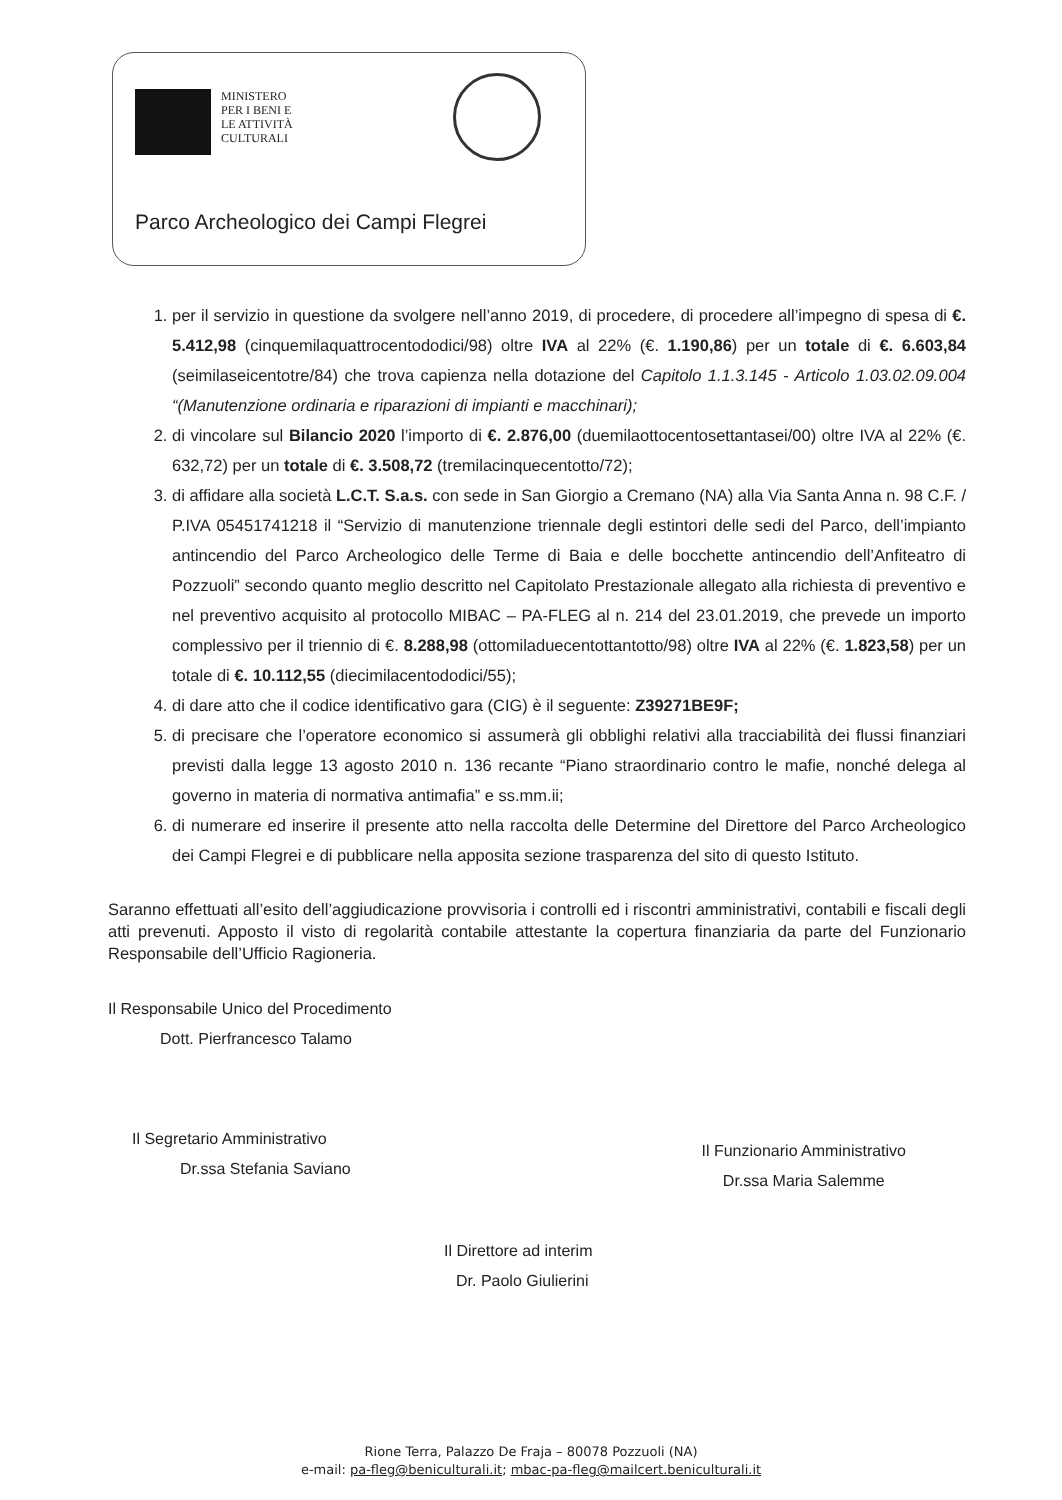MINISTERO
PER I BENI E
LE ATTIVITÀ
CULTURALI
Parco Archeologico dei Campi Flegrei
1. per il servizio in questione da svolgere nell’anno 2019, di procedere, di procedere all’impegno di spesa di €. 5.412,98 (cinquemilaquattrocentododici/98) oltre IVA al 22% (€. 1.190,86) per un totale di €. 6.603,84 (seimilaseicentotre/84) che trova capienza nella dotazione del Capitolo 1.1.3.145 - Articolo 1.03.02.09.004 “(Manutenzione ordinaria e riparazioni di impianti e macchinari);
2. di vincolare sul Bilancio 2020 l’importo di €. 2.876,00 (duemilaottocentosettantasei/00) oltre IVA al 22% (€. 632,72) per un totale di €. 3.508,72 (tremilacinquecentotto/72);
3. di affidare alla società L.C.T. S.a.s. con sede in San Giorgio a Cremano (NA) alla Via Santa Anna n. 98 C.F. / P.IVA 05451741218 il “Servizio di manutenzione triennale degli estintori delle sedi del Parco, dell’impianto antincendio del Parco Archeologico delle Terme di Baia e delle bocchette antincendio dell’Anfiteatro di Pozzuoli” secondo quanto meglio descritto nel Capitolato Prestazionale allegato alla richiesta di preventivo e nel preventivo acquisito al protocollo MIBAC – PA-FLEG al n. 214 del 23.01.2019, che prevede un importo complessivo per il triennio di €. 8.288,98 (ottomiladuecentottantotto/98) oltre IVA al 22% (€. 1.823,58) per un totale di €. 10.112,55 (diecimilacentododici/55);
4. di dare atto che il codice identificativo gara (CIG) è il seguente: Z39271BE9F;
5. di precisare che l’operatore economico si assumerà gli obblighi relativi alla tracciabilità dei flussi finanziari previsti dalla legge 13 agosto 2010 n. 136 recante “Piano straordinario contro le mafie, nonché delega al governo in materia di normativa antimafia” e ss.mm.ii;
6. di numerare ed inserire il presente atto nella raccolta delle Determine del Direttore del Parco Archeologico dei Campi Flegrei e di pubblicare nella apposita sezione trasparenza del sito di questo Istituto.
Saranno effettuati all’esito dell’aggiudicazione provvisoria i controlli ed i riscontri amministrativi, contabili e fiscali degli atti prevenuti. Apposto il visto di regolarità contabile attestante la copertura finanziaria da parte del Funzionario Responsabile dell’Ufficio Ragioneria.
Il Responsabile Unico del Procedimento
Dott. Pierfrancesco Talamo
Il Segretario Amministrativo
Dr.ssa Stefania Saviano
Il Funzionario Amministrativo
Dr.ssa Maria Salemme
Il Direttore ad interim
Dr. Paolo Giulierini
Rione Terra, Palazzo De Fraja – 80078 Pozzuoli (NA)
e-mail: pa-fleg@beniculturali.it; mbac-pa-fleg@mailcert.beniculturali.it